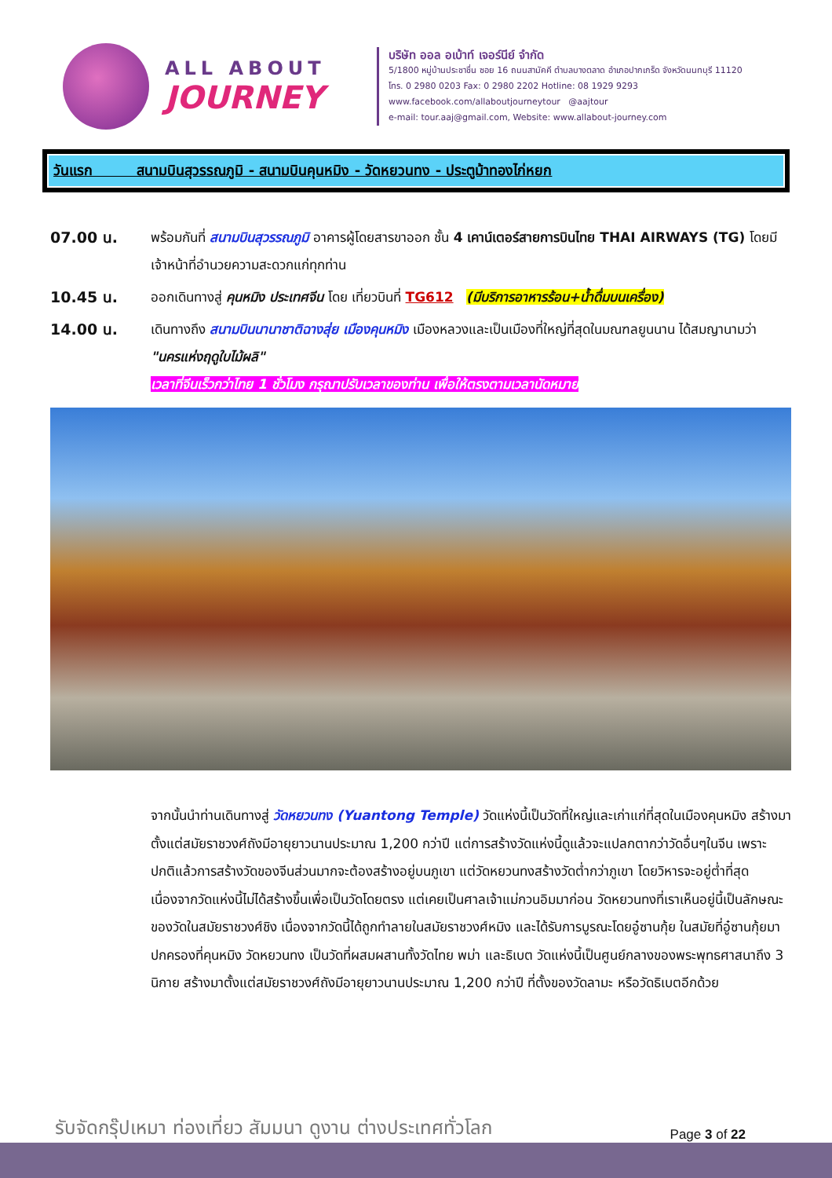ALL ABOUT
JOURNEY
บริษัท ออล อเบ้าท์ เจอร์นีย์ จำกัด
5/1800 หมู่บ้านประชาชื่น ซอย 16 ถนนสามัคคี ตำบลบางตลาด อำเภอปากเกร็ด จังหวัดนนทบุรี 11120
โทร. 0 2980 0203 Fax: 0 2980 2202 Hotline: 08 1929 9293
www.facebook.com/allaboutjourneytour @aajtour
e-mail: tour.aaj@gmail.com, Website: www.allabout-journey.com
วันแรก สนามบินสุวรรณภูมิ - สนามบินคุนหมิง - วัดหยวนทง - ประตูม้าทองไก่หยก
07.00 น. พร้อมกันที่ สนามบินสุวรรณภูมิ อาคารผู้โดยสารขาออก ชั้น 4 เคาน์เตอร์สายการบินไทย THAI AIRWAYS (TG) โดยมีเจ้าหน้าที่อำนวยความสะดวกแก่ทุกท่าน
10.45 น. ออกเดินทางสู่ คุนหมิง ประเทศจีน โดย เที่ยวบินที่ TG612 (มีบริการอาหารร้อน+น้ำดื่มบนเครื่อง)
14.00 น. เดินทางถึง สนามบินนานาชาติฉางสุ่ย เมืองคุนหมิง เมืองหลวงและเป็นเมืองที่ใหญ่ที่สุดในมณฑลยูนนาน ได้สมญานามว่า "นครแห่งฤดูใบไม้ผลิ"
เวลาที่จีนเร็วกว่าไทย 1 ชั่วโมง กรุณาปรับเวลาของท่าน เพื่อให้ตรงตามเวลานัดหมาย
จากนั้นนำท่านเดินทางสู่ วัดหยวนทง (Yuantong Temple) วัดแห่งนี้เป็นวัดที่ใหญ่และเก่าแก่ที่สุดในเมืองคุนหมิง สร้างมาตั้งแต่สมัยราชวงศ์ถังมีอายุยาวนานประมาณ 1,200 กว่าปี แต่การสร้างวัดแห่งนี้ดูแล้วจะแปลกตากว่าวัดอื่นๆในจีน เพราะปกติแล้วการสร้างวัดของจีนส่วนมากจะต้องสร้างอยู่บนภูเขา แต่วัดหยวนทงสร้างวัดต่ำกว่าภูเขา โดยวิหารจะอยู่ต่ำที่สุด เนื่องจากวัดแห่งนี้ไม่ได้สร้างขึ้นเพื่อเป็นวัดโดยตรง แต่เคยเป็นศาลเจ้าแม่กวนอิมมาก่อน วัดหยวนทงที่เราเห็นอยู่นี้เป็นลักษณะของวัดในสมัยราชวงศ์ชิง เนื่องจากวัดนี้ได้ถูกทำลายในสมัยราชวงศ์หมิง และได้รับการบูรณะโดยอู๋ซานกุ้ย ในสมัยที่อู๋ซานกุ้ยมาปกครองที่คุนหมิง วัดหยวนทง เป็นวัดที่ผสมผสานทั้งวัดไทย พม่า และธิเบต วัดแห่งนี้เป็นศูนย์กลางของพระพุทธศาสนาถึง 3 นิกาย สร้างมาตั้งแต่สมัยราชวงศ์ถังมีอายุยาวนานประมาณ 1,200 กว่าปี ที่ตั้งของวัดลามะ หรือวัดธิเบตอีกด้วย
รับจัดกรุ๊ปเหมา ท่องเที่ยว สัมมนา ดูงาน ต่างประเทศทั่วโลก
Page 3 of 22